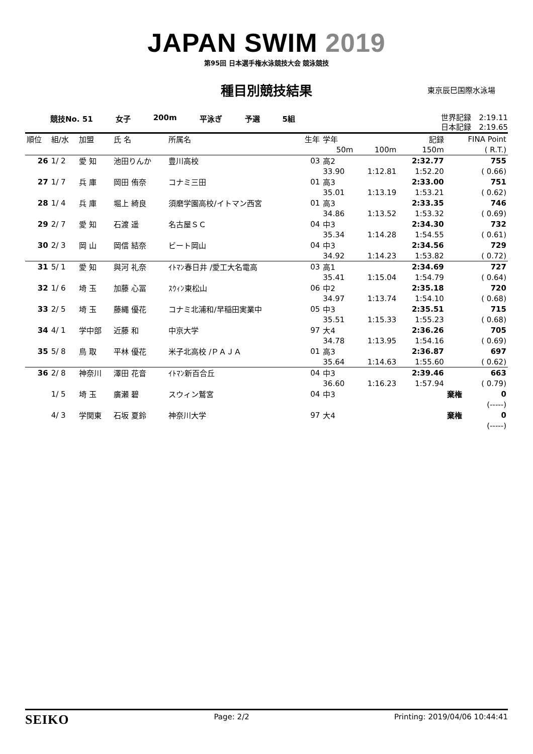JAPAN SWIM 2019
第95回 日本選手権水泳競技大会 競泳競技
種目別競技結果
東京辰巳国際水泳場
競技No. 51 女子 200m 平泳ぎ 予選 5組 世界記録　2:19.11
日本記録　2:19.65
| 順位 | 組/水 | 加盟 | 氏 名 | 所属名 | 生年 | 学年 | | 記録 | FINA Point | |
| --- | --- | --- | --- | --- | --- | --- | --- | --- | --- | --- |
| | | | | | | 50m | 100m | 150m | | ( R.T.) |
| 26 | 1/ 2 | 愛 知 | 池田りんか | 豊川高校 | 03 | 高2 | | 2:32.77 | | 755 |
| | | | | | | 33.90 | 1:12.81 | 1:52.20 | | ( 0.66) |
| 27 | 1/ 7 | 兵 庫 | 岡田 侑奈 | コナミ三田 | 01 | 高3 | | 2:33.00 | | 751 |
| | | | | | | 35.01 | 1:13.19 | 1:53.21 | | ( 0.62) |
| 28 | 1/ 4 | 兵 庫 | 堀上 綺良 | 須磨学園高校/イトマン西宮 | 01 | 高3 | | 2:33.35 | | 746 |
| | | | | | | 34.86 | 1:13.52 | 1:53.32 | | ( 0.69) |
| 29 | 2/ 7 | 愛 知 | 石渡 遥 | 名古屋ＳＣ | 04 | 中3 | | 2:34.30 | | 732 |
| | | | | | | 35.34 | 1:14.28 | 1:54.55 | | ( 0.61) |
| 30 | 2/ 3 | 岡 山 | 岡信 結奈 | ビート岡山 | 04 | 中3 | | 2:34.56 | | 729 |
| | | | | | | 34.92 | 1:14.23 | 1:53.82 | | ( 0.72) |
| 31 | 5/ 1 | 愛 知 | 與河 礼奈 | ｲﾄﾏﾝ春日井 /愛工大名電高 | 03 | 高1 | | 2:34.69 | | 727 |
| | | | | | | 35.41 | 1:15.04 | 1:54.79 | | ( 0.64) |
| 32 | 1/ 6 | 埼 玉 | 加藤 心冨 | ｽｳｨﾝ東松山 | 06 | 中2 | | 2:35.18 | | 720 |
| | | | | | | 34.97 | 1:13.74 | 1:54.10 | | ( 0.68) |
| 33 | 2/ 5 | 埼 玉 | 藤縄 優花 | コナミ北浦和/早稲田実業中 | 05 | 中3 | | 2:35.51 | | 715 |
| | | | | | | 35.51 | 1:15.33 | 1:55.23 | | ( 0.68) |
| 34 | 4/ 1 | 学中部 | 近藤 和 | 中京大学 | 97 | 大4 | | 2:36.26 | | 705 |
| | | | | | | 34.78 | 1:13.95 | 1:54.16 | | ( 0.69) |
| 35 | 5/ 8 | 鳥 取 | 平林 優花 | 米子北高校 /ＰＡＪＡ | 01 | 高3 | | 2:36.87 | | 697 |
| | | | | | | 35.64 | 1:14.63 | 1:55.60 | | ( 0.62) |
| 36 | 2/ 8 | 神奈川 | 澤田 花音 | ｲﾄﾏﾝ新百合丘 | 04 | 中3 | | 2:39.46 | | 663 |
| | | | | | | 36.60 | 1:16.23 | 1:57.94 | | ( 0.79) |
| | 1/ 5 | 埼 玉 | 廣瀬 碧 | スウィン鷲宮 | 04 | 中3 | | | 棄権 | 0 |
| | | | | | | | | | | (-----) |
| | 4/ 3 | 学関東 | 石坂 夏鈴 | 神奈川大学 | 97 | 大4 | | | 棄権 | 0 |
| | | | | | | | | | | (-----) |
SEIKO Page: 2/2 Printing: 2019/04/06 10:44:41